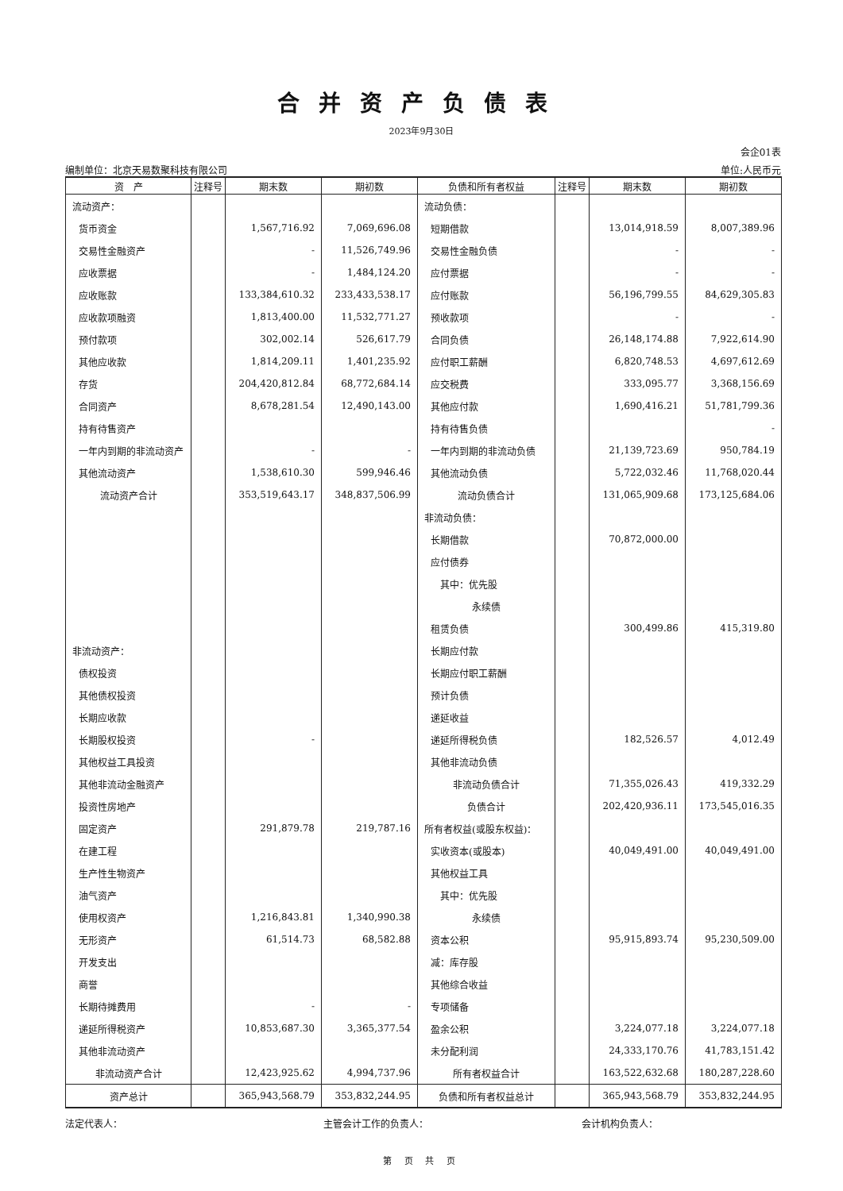合并资产负债表
2023年9月30日
会企01表
编制单位：北京天易数聚科技有限公司 单位:人民币元
| 资 产 | 注释号 | 期末数 | 期初数 | 负债和所有者权益 | 注释号 | 期末数 | 期初数 |
| --- | --- | --- | --- | --- | --- | --- | --- |
| 流动资产： | | | | 流动负债： | | | |
| 货币资金 | | 1,567,716.92 | 7,069,696.08 | 短期借款 | | 13,014,918.59 | 8,007,389.96 |
| 交易性金融资产 | | - | 11,526,749.96 | 交易性金融负债 | | - | - |
| 应收票据 | | - | 1,484,124.20 | 应付票据 | | - | - |
| 应收账款 | | 133,384,610.32 | 233,433,538.17 | 应付账款 | | 56,196,799.55 | 84,629,305.83 |
| 应收款项融资 | | 1,813,400.00 | 11,532,771.27 | 预收款项 | | - | - |
| 预付款项 | | 302,002.14 | 526,617.79 | 合同负债 | | 26,148,174.88 | 7,922,614.90 |
| 其他应收款 | | 1,814,209.11 | 1,401,235.92 | 应付职工薪酬 | | 6,820,748.53 | 4,697,612.69 |
| 存货 | | 204,420,812.84 | 68,772,684.14 | 应交税费 | | 333,095.77 | 3,368,156.69 |
| 合同资产 | | 8,678,281.54 | 12,490,143.00 | 其他应付款 | | 1,690,416.21 | 51,781,799.36 |
| 持有待售资产 | | | | 持有待售负债 | | | - |
| 一年内到期的非流动资产 | | - | - | 一年内到期的非流动负债 | | 21,139,723.69 | 950,784.19 |
| 其他流动资产 | | 1,538,610.30 | 599,946.46 | 其他流动负债 | | 5,722,032.46 | 11,768,020.44 |
| 流动资产合计 | | 353,519,643.17 | 348,837,506.99 | 流动负债合计 | | 131,065,909.68 | 173,125,684.06 |
| | | | | 非流动负债： | | | |
| | | | | 长期借款 | | 70,872,000.00 | |
| | | | | 应付债券 | | | |
| | | | | 其中：优先股 | | | |
| | | | | 永续债 | | | |
| | | | | 租赁负债 | | 300,499.86 | 415,319.80 |
| 非流动资产： | | | | 长期应付款 | | | |
| 债权投资 | | | | 长期应付职工薪酬 | | | |
| 其他债权投资 | | | | 预计负债 | | | |
| 长期应收款 | | | | 递延收益 | | | |
| 长期股权投资 | | - | | 递延所得税负债 | | 182,526.57 | 4,012.49 |
| 其他权益工具投资 | | | | 其他非流动负债 | | | |
| 其他非流动金融资产 | | | | 非流动负债合计 | | 71,355,026.43 | 419,332.29 |
| 投资性房地产 | | | | 负债合计 | | 202,420,936.11 | 173,545,016.35 |
| 固定资产 | | 291,879.78 | 219,787.16 | 所有者权益(或股东权益)： | | | |
| 在建工程 | | | | 实收资本(或股本) | | 40,049,491.00 | 40,049,491.00 |
| 生产性生物资产 | | | | 其他权益工具 | | | |
| 油气资产 | | | | 其中：优先股 | | | |
| 使用权资产 | | 1,216,843.81 | 1,340,990.38 | 永续债 | | | |
| 无形资产 | | 61,514.73 | 68,582.88 | 资本公积 | | 95,915,893.74 | 95,230,509.00 |
| 开发支出 | | | | 减：库存股 | | | |
| 商誉 | | | | 其他综合收益 | | | |
| 长期待摊费用 | | - | - | 专项储备 | | | |
| 递延所得税资产 | | 10,853,687.30 | 3,365,377.54 | 盈余公积 | | 3,224,077.18 | 3,224,077.18 |
| 其他非流动资产 | | | | 未分配利润 | | 24,333,170.76 | 41,783,151.42 |
| 非流动资产合计 | | 12,423,925.62 | 4,994,737.96 | 所有者权益合计 | | 163,522,632.68 | 180,287,228.60 |
| 资产总计 | | 365,943,568.79 | 353,832,244.95 | 负债和所有者权益总计 | | 365,943,568.79 | 353,832,244.95 |
法定代表人： 主管会计工作的负责人： 会计机构负责人：
第 页 共 页